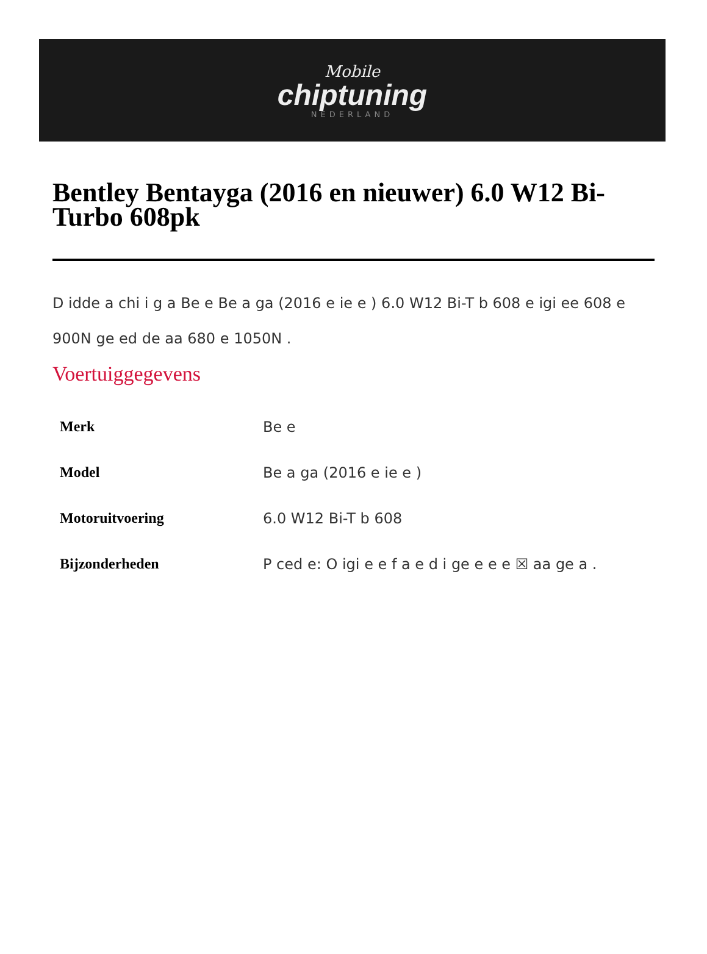Mobile
chiptuning
NEDERLAND
Bentley Bentayga (2016 en nieuwer) 6.0 W12 Bi-Turbo 608pk
D idde a chi i g a Be e Be a ga (2016 e ie e ) 6.0 W12 Bi-T b 608 e igi ee 608 e 900N ge ed de aa 680 e 1050N .
Voertuiggegevens
| Merk | Be e |
| Model | Be a ga (2016 e ie e ) |
| Motoruitvoering | 6.0 W12 Bi-T b 608 |
| Bijzonderheden | P ced e: O igi e e f a e d i ge e e e ☒ aa ge a . |